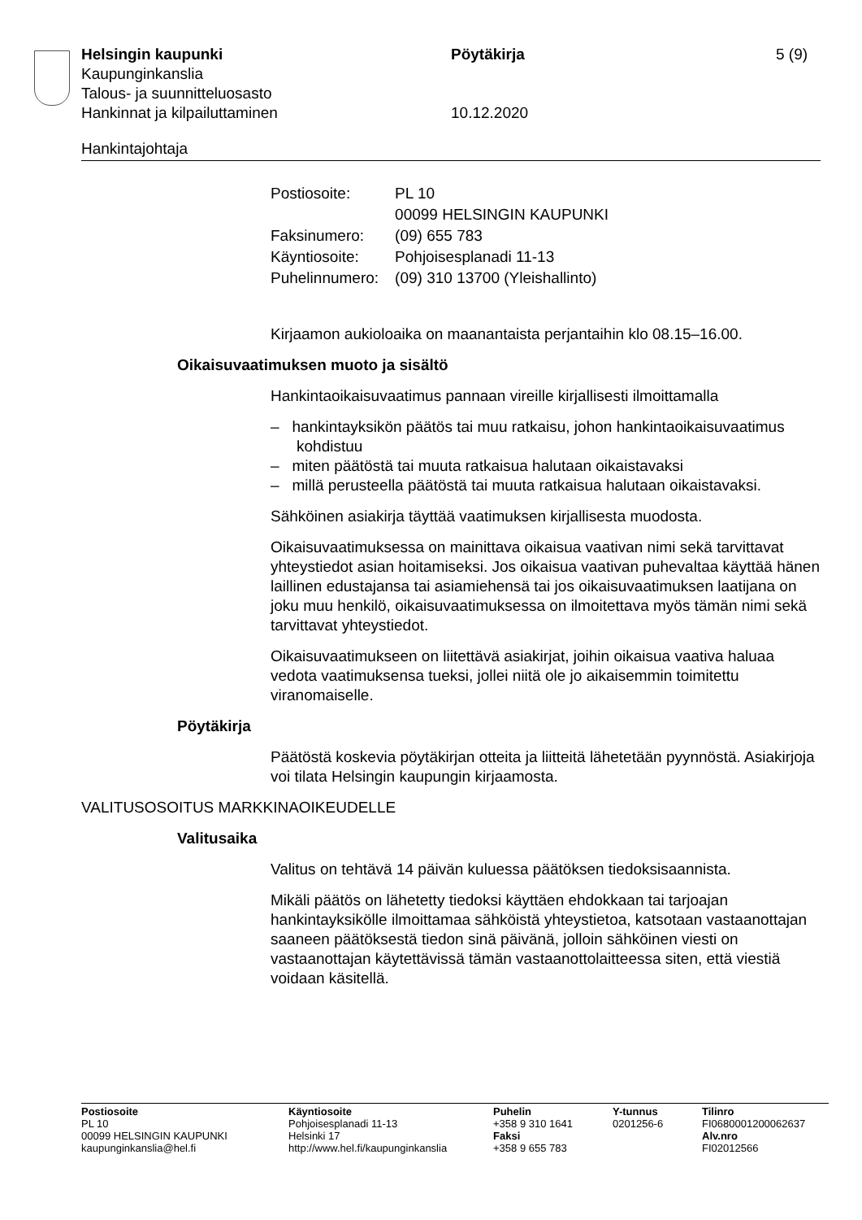Helsingin kaupunki Pöytäkirja 5 (9)
Kaupunginkanslia
Talous- ja suunnitteluosasto
Hankinnat ja kilpailuttaminen 10.12.2020
Hankintajohtaja
| Postiosoite: | PL 10 00099 HELSINGIN KAUPUNKI |
| Faksinumero: | (09) 655 783 |
| Käyntiosoite: | Pohjoisesplanadi 11-13 |
| Puhelinnumero: | (09) 310 13700 (Yleishallinto) |
Kirjaamon aukioloaika on maanantaista perjantaihin klo 08.15–16.00.
Oikaisuvaatimuksen muoto ja sisältö
Hankintaoikaisuvaatimus pannaan vireille kirjallisesti ilmoittamalla
– hankintayksikön päätös tai muu ratkaisu, johon hankintaoikaisuvaatimus kohdistuu
– miten päätöstä tai muuta ratkaisua halutaan oikaistavaksi
– millä perusteella päätöstä tai muuta ratkaisua halutaan oikaistavaksi.
Sähköinen asiakirja täyttää vaatimuksen kirjallisesta muodosta.
Oikaisuvaatimuksessa on mainittava oikaisua vaativan nimi sekä tarvittavat yhteystiedot asian hoitamiseksi. Jos oikaisua vaativan puhevaltaa käyttää hänen laillinen edustajansa tai asiamiehensä tai jos oikaisuvaatimuksen laatijana on joku muu henkilö, oikaisuvaatimuksessa on ilmoitettava myös tämän nimi sekä tarvittavat yhteystiedot.
Oikaisuvaatimukseen on liitettävä asiakirjat, joihin oikaisua vaativa haluaa vedota vaatimuksensa tueksi, jollei niitä ole jo aikaisemmin toimitettu viranomaiselle.
Pöytäkirja
Päätöstä koskevia pöytäkirjan otteita ja liitteitä lähetetään pyynnöstä. Asiakirjoja voi tilata Helsingin kaupungin kirjaamosta.
VALITUSOSOITUS MARKKINAOIKEUDELLE
Valitusaika
Valitus on tehtävä 14 päivän kuluessa päätöksen tiedoksisaannista.
Mikäli päätös on lähetetty tiedoksi käyttäen ehdokkaan tai tarjoajan hankintayksikölle ilmoittamaa sähköistä yhteystietoa, katsotaan vastaanottajan saaneen päätöksestä tiedon sinä päivänä, jolloin sähköinen viesti on vastaanottajan käytettävissä tämän vastaanottolaitteessa siten, että viestiä voidaan käsitellä.
Postiosoite
PL 10
00099 HELSINGIN KAUPUNKI
kaupunginkanslia@hel.fi
Käyntiosoite
Pohjoisesplanadi 11-13
Helsinki 17
http://www.hel.fi/kaupunginkanslia
Puhelin
+358 9 310 1641
Faksi
+358 9 655 783
Y-tunnus
0201256-6
Tilinro
FI0680001200062637
Alv.nro
FI02012566